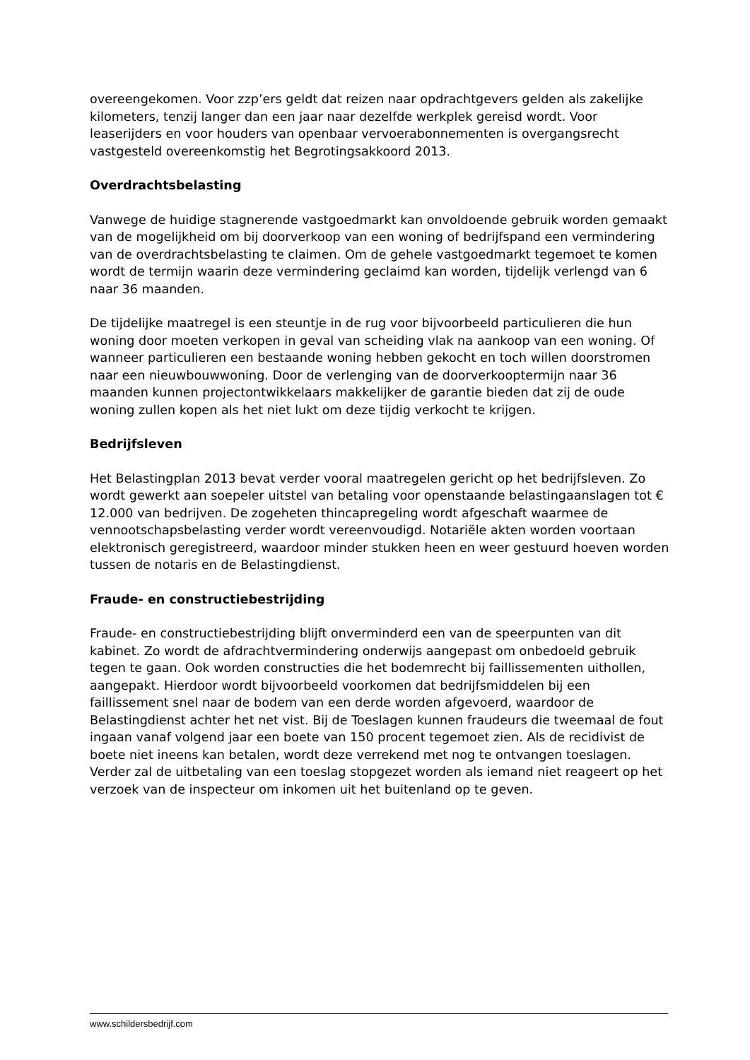overeengekomen. Voor zzp’ers geldt dat reizen naar opdrachtgevers gelden als zakelijke kilometers, tenzij langer dan een jaar naar dezelfde werkplek gereisd wordt. Voor leaserijders en voor houders van openbaar vervoerabonnementen is overgangsrecht vastgesteld overeenkomstig het Begrotingsakkoord 2013.
Overdrachtsbelasting
Vanwege de huidige stagnerende vastgoedmarkt kan onvoldoende gebruik worden gemaakt van de mogelijkheid om bij doorverkoop van een woning of bedrijfspand een vermindering van de overdrachtsbelasting te claimen. Om de gehele vastgoedmarkt tegemoet te komen wordt de termijn waarin deze vermindering geclaimd kan worden, tijdelijk verlengd van 6 naar 36 maanden.
De tijdelijke maatregel is een steuntje in de rug voor bijvoorbeeld particulieren die hun woning door moeten verkopen in geval van scheiding vlak na aankoop van een woning. Of wanneer particulieren een bestaande woning hebben gekocht en toch willen doorstromen naar een nieuwbouwwoning. Door de verlenging van de doorverkooptermijn naar 36 maanden kunnen projectontwikkelaars makkelijker de garantie bieden dat zij de oude woning zullen kopen als het niet lukt om deze tijdig verkocht te krijgen.
Bedrijfsleven
Het Belastingplan 2013 bevat verder vooral maatregelen gericht op het bedrijfsleven. Zo wordt gewerkt aan soepeler uitstel van betaling voor openstaande belastingaanslagen tot € 12.000 van bedrijven. De zogeheten thincapregeling wordt afgeschaft waarmee de vennootschapsbelasting verder wordt vereenvoudigd. Notariële akten worden voortaan elektronisch geregistreerd, waardoor minder stukken heen en weer gestuurd hoeven worden tussen de notaris en de Belastingdienst.
Fraude- en constructiebestrijding
Fraude- en constructiebestrijding blijft onverminderd een van de speerpunten van dit kabinet. Zo wordt de afdrachtvermindering onderwijs aangepast om onbedoeld gebruik tegen te gaan. Ook worden constructies die het bodemrecht bij faillissementen uithollen, aangepakt. Hierdoor wordt bijvoorbeeld voorkomen dat bedrijfsmiddelen bij een faillissement snel naar de bodem van een derde worden afgevoerd, waardoor de Belastingdienst achter het net vist. Bij de Toeslagen kunnen fraudeurs die tweemaal de fout ingaan vanaf volgend jaar een boete van 150 procent tegemoet zien. Als de recidivist de boete niet ineens kan betalen, wordt deze verrekend met nog te ontvangen toeslagen. Verder zal de uitbetaling van een toeslag stopgezet worden als iemand niet reageert op het verzoek van de inspecteur om inkomen uit het buitenland op te geven.
www.schildersbedrijf.com